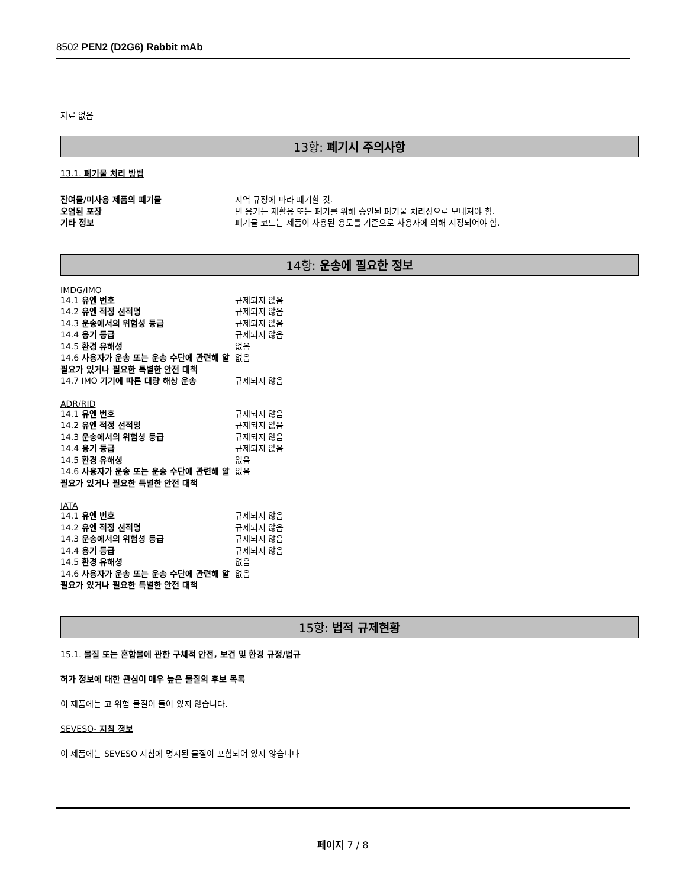8502 PEN2 (D2G6) Rabbit mAb
자료 없음
13항: 폐기시 주의사항
13.1. 폐기물 처리 방법
잔여물/미사용 제품의 폐기물 지역 규정에 따라 폐기할 것.
오염된 포장 빈 용기는 재활용 또는 폐기를 위해 승인된 폐기물 처리장으로 보내져야 함.
기타 정보 폐기물 코드는 제품이 사용된 용도를 기준으로 사용자에 의해 지정되어야 함.
14항: 운송에 필요한 정보
IMDG/IMO
14.1 유엔 번호 규제되지 않음
14.2 유엔 적정 선적명 규제되지 않음
14.3 운송에서의 위험성 등급 규제되지 않음
14.4 용기 등급 규제되지 않음
14.5 환경 유해성 없음
14.6 사용자가 운송 또는 운송 수단에 관련해 알 필요가 있거나 필요한 특별한 안전 대책 없음
14.7 IMO 기기에 따른 대량 해상 운송 규제되지 않음
ADR/RID
14.1 유엔 번호 규제되지 않음
14.2 유엔 적정 선적명 규제되지 않음
14.3 운송에서의 위험성 등급 규제되지 않음
14.4 용기 등급 규제되지 않음
14.5 환경 유해성 없음
14.6 사용자가 운송 또는 운송 수단에 관련해 알 필요가 있거나 필요한 특별한 안전 대책 없음
IATA
14.1 유엔 번호 규제되지 않음
14.2 유엔 적정 선적명 규제되지 않음
14.3 운송에서의 위험성 등급 규제되지 않음
14.4 용기 등급 규제되지 않음
14.5 환경 유해성 없음
14.6 사용자가 운송 또는 운송 수단에 관련해 알 필요가 있거나 필요한 특별한 안전 대책 없음
15항: 법적 규제현황
15.1. 물질 또는 혼합물에 관한 구체적 안전, 보건 및 환경 규정/법규
허가 정보에 대한 관심이 매우 높은 물질의 후보 목록
이 제품에는 고 위험 물질이 들어 있지 않습니다.
SEVESO- 지침 정보
이 제품에는 SEVESO 지침에 명시된 물질이 포함되어 있지 않습니다
페이지 7 / 8